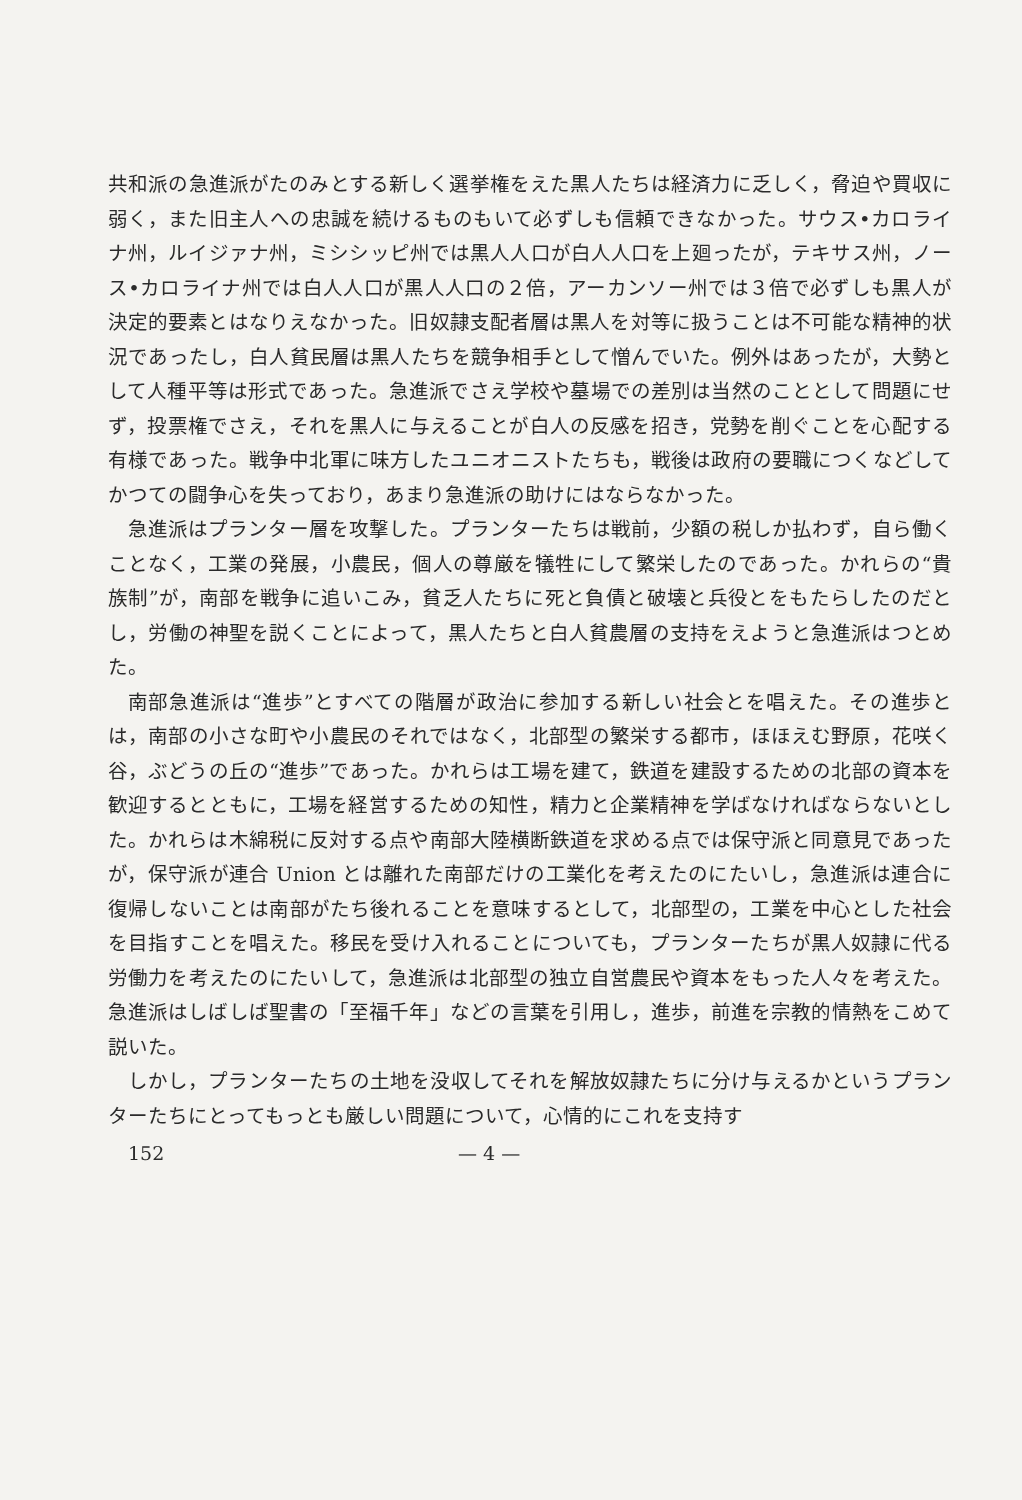共和派の急進派がたのみとする新しく選挙権をえた黒人たちは経済力に乏しく，脅迫や買収に弱く，また旧主人への忠誠を続けるものもいて必ずしも信頼できなかった。サウス•カロライナ州，ルイジァナ州，ミシシッピ州では黒人人口が白人人口を上廻ったが，テキサス州，ノース•カロライナ州では白人人口が黒人人口の２倍，アーカンソー州では３倍で必ずしも黒人が決定的要素とはなりえなかった。旧奴隷支配者層は黒人を対等に扱うことは不可能な精神的状況であったし，白人貧民層は黒人たちを競争相手として憎んでいた。例外はあったが，大勢として人種平等は形式であった。急進派でさえ学校や墓場での差別は当然のこととして問題にせず，投票権でさえ，それを黒人に与えることが白人の反感を招き，党勢を削ぐことを心配する有様であった。戦争中北軍に味方したユニオニストたちも，戦後は政府の要職につくなどしてかつての闘争心を失っており，あまり急進派の助けにはならなかった。
急進派はプランター層を攻撃した。プランターたちは戦前，少額の税しか払わず，自ら働くことなく，工業の発展，小農民，個人の尊厳を犠牲にして繁栄したのであった。かれらの“貴族制”が，南部を戦争に追いこみ，貧乏人たちに死と負債と破壊と兵役とをもたらしたのだとし，労働の神聖を説くことによって，黒人たちと白人貧農層の支持をえようと急進派はつとめた。
南部急進派は“進歩”とすべての階層が政治に参加する新しい社会とを唱えた。その進歩とは，南部の小さな町や小農民のそれではなく，北部型の繁栄する都市，ほほえむ野原，花咲く谷，ぶどうの丘の“進歩”であった。かれらは工場を建て，鉄道を建設するための北部の資本を歓迎するとともに，工場を経営するための知性，精力と企業精神を学ばなければならないとした。かれらは木綿税に反対する点や南部大陸横断鉄道を求める点では保守派と同意見であったが，保守派が連合 Union とは離れた南部だけの工業化を考えたのにたいし，急進派は連合に復帰しないことは南部がたち後れることを意味するとして，北部型の，工業を中心とした社会を目指すことを唱えた。移民を受け入れることについても，プランターたちが黒人奴隷に代る労働力を考えたのにたいして，急進派は北部型の独立自営農民や資本をもった人々を考えた。急進派はしばしば聖書の「至福千年」などの言葉を引用し，進歩，前進を宗教的情熱をこめて説いた。
しかし，プランターたちの土地を没収してそれを解放奴隷たちに分け与えるかというプランターたちにとってもっとも厳しい問題について，心情的にこれを支持す
152 — 4 —